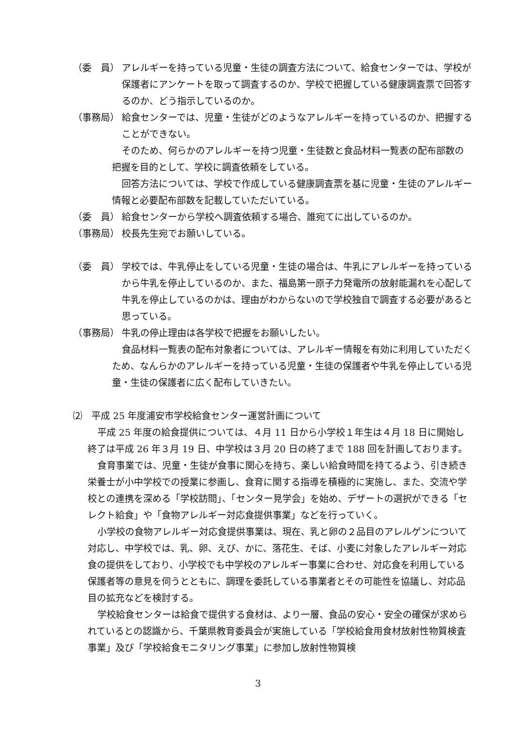（委　員） アレルギーを持っている児童・生徒の調査方法について、給食センターでは、学校が保護者にアンケートを取って調査するのか、学校で把握している健康調査票で回答するのか、どう指示しているのか。
（事務局） 給食センターでは、児童・生徒がどのようなアレルギーを持っているのか、把握することができない。
そのため、何らかのアレルギーを持つ児童・生徒数と食品材料一覧表の配布部数の把握を目的として、学校に調査依頼をしている。
回答方法については、学校で作成している健康調査票を基に児童・生徒のアレルギー情報と必要配布部数を記載していただいている。
（委　員） 給食センターから学校へ調査依頼する場合、誰宛てに出しているのか。
（事務局） 校長先生宛でお願いしている。
（委　員） 学校では、牛乳停止をしている児童・生徒の場合は、牛乳にアレルギーを持っているから牛乳を停止しているのか、また、福島第一原子力発電所の放射能漏れを心配して牛乳を停止しているのかは、理由がわからないので学校独自で調査する必要があると思っている。
（事務局） 牛乳の停止理由は各学校で把握をお願いしたい。
食品材料一覧表の配布対象者については、アレルギー情報を有効に利用していただくため、なんらかのアレルギーを持っている児童・生徒の保護者や牛乳を停止している児童・生徒の保護者に広く配布していきたい。
⑵　平成 25 年度浦安市学校給食センター運営計画について
平成 25 年度の給食提供については、４月 11 日から小学校１年生は４月 18 日に開始し終了は平成 26 年３月 19 日、中学校は３月 20 日の終了まで 188 回を計画しております。
食育事業では、児童・生徒が食事に関心を持ち、楽しい給食時間を持てるよう、引き続き栄養士が小中学校での授業に参画し、食育に関する指導を積極的に実施し、また、交流や学校との連携を深める「学校訪問」、「センター見学会」を始め、デザートの選択ができる「セレクト給食」や「食物アレルギー対応食提供事業」などを行っていく。
小学校の食物アレルギー対応食提供事業は、現在、乳と卵の２品目のアレルゲンについて対応し、中学校では、乳、卵、えび、かに、落花生、そば、小麦に対象したアレルギー対応食の提供をしており、小学校でも中学校のアレルギー事業に合わせ、対応食を利用している保護者等の意見を伺うとともに、調理を委託している事業者とその可能性を協議し、対応品目の拡充などを検討する。
学校給食センターは給食で提供する食材は、より一層、食品の安心・安全の確保が求められているとの認識から、千葉県教育委員会が実施している「学校給食用食材放射性物質検査事業」及び「学校給食モニタリング事業」に参加し放射性物質検
3